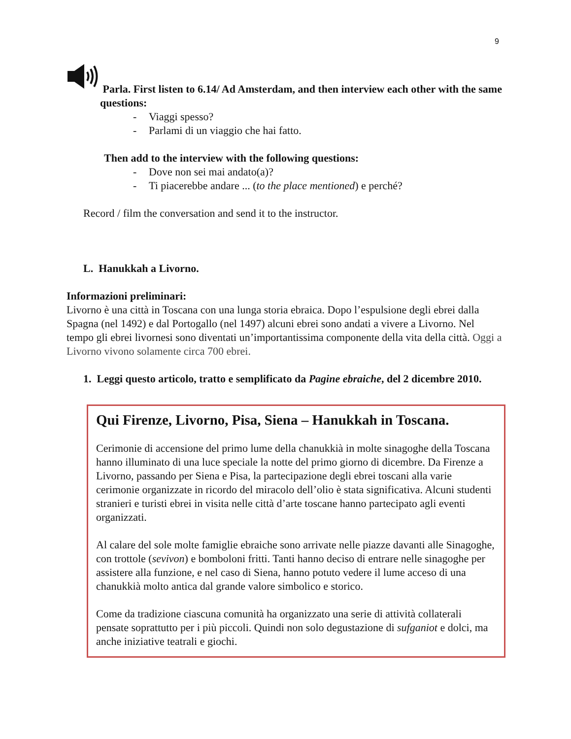9
Parla. First listen to 6.14/ Ad Amsterdam, and then interview each other with the same questions:
- Viaggi spesso?
- Parlami di un viaggio che hai fatto.
Then add to the interview with the following questions:
- Dove non sei mai andato(a)?
- Ti piacerebbe andare ... (to the place mentioned) e perché?
Record / film the conversation and send it to the instructor.
L. Hanukkah a Livorno.
Informazioni preliminari:
Livorno è una città in Toscana con una lunga storia ebraica. Dopo l’espulsione degli ebrei dalla Spagna (nel 1492) e dal Portogallo (nel 1497) alcuni ebrei sono andati a vivere a Livorno. Nel tempo gli ebrei livornesi sono diventati un’importantissima componente della vita della città. Oggi a Livorno vivono solamente circa 700 ebrei.
1. Leggi questo articolo, tratto e semplificato da Pagine ebraiche, del 2 dicembre 2010.
Qui Firenze, Livorno, Pisa, Siena – Hanukkah in Toscana.
Cerimonie di accensione del primo lume della chanukkià in molte sinagoghe della Toscana hanno illuminato di una luce speciale la notte del primo giorno di dicembre. Da Firenze a Livorno, passando per Siena e Pisa, la partecipazione degli ebrei toscani alla varie cerimonie organizzate in ricordo del miracolo dell’olio è stata significativa. Alcuni studenti stranieri e turisti ebrei in visita nelle città d’arte toscane hanno partecipato agli eventi organizzati.
Al calare del sole molte famiglie ebraiche sono arrivate nelle piazze davanti alle Sinagoghe, con trottole (sevivon) e bomboloni fritti. Tanti hanno deciso di entrare nelle sinagoghe per assistere alla funzione, e nel caso di Siena, hanno potuto vedere il lume acceso di una chanukkià molto antica dal grande valore simbolico e storico.
Come da tradizione ciascuna comunità ha organizzato una serie di attività collaterali pensate soprattutto per i più piccoli. Quindi non solo degustazione di sufganiot e dolci, ma anche iniziative teatrali e giochi.